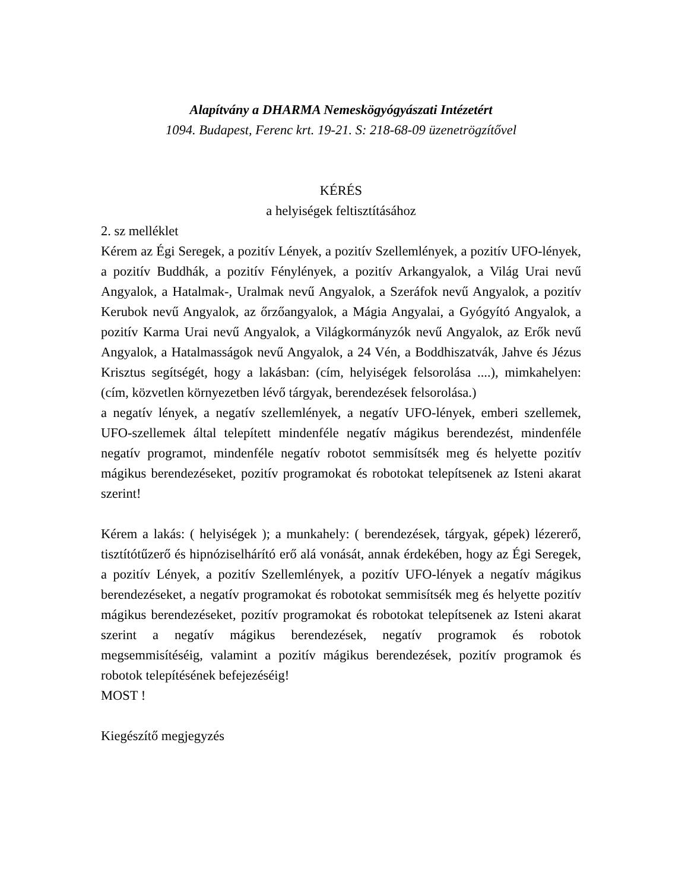Alapítvány a DHARMA Nemeskögyógyászati Intézetért
1094. Budapest, Ferenc krt. 19-21. S: 218-68-09 üzenetrögzítővel
KÉRÉS
a helyiségek feltisztításához
2. sz melléklet
Kérem az Égi Seregek, a pozitív Lények, a pozitív Szellemlények, a pozitív UFO-lények, a pozitív Buddhák, a pozitív Fénylények, a pozitív Arkangyalok, a Világ Urai nevű Angyalok, a Hatalmak-, Uralmak nevű Angyalok, a Szeráfok nevű Angyalok, a pozitív Kerubok nevű Angyalok, az őrzőangyalok, a Mágia Angyalai, a Gyógyító Angyalok, a pozitív Karma Urai nevű Angyalok, a Világkormányzók nevű Angyalok, az Erők nevű Angyalok, a Hatalmasságok nevű Angyalok, a 24 Vén, a Boddhiszatvák, Jahve és Jézus Krisztus segítségét, hogy a lakásban: (cím, helyiségek felsorolása ....), mimkahelyen: (cím, közvetlen környezetben lévő tárgyak, berendezések felsorolása.)
a negatív lények, a negatív szellemlények, a negatív UFO-lények, emberi szellemek, UFO-szellemek által telepített mindenféle negatív mágikus berendezést, mindenféle negatív programot, mindenféle negatív robotot semmisítsék meg és helyette pozitív mágikus berendezéseket, pozitív programokat és robotokat telepítsenek az Isteni akarat szerint!
Kérem a lakás: ( helyiségek ); a munkahely: ( berendezések, tárgyak, gépek) lézererő, tisztítótűzerő és hipnóziselhárító erő alá vonását, annak érdekében, hogy az Égi Seregek, a pozitív Lények, a pozitív Szellemlények, a pozitív UFO-lények a negatív mágikus berendezéseket, a negatív programokat és robotokat semmisítsék meg és helyette pozitív mágikus berendezéseket, pozitív programokat és robotokat telepítsenek az Isteni akarat szerint a negatív mágikus berendezések, negatív programok és robotok megsemmisítéséig, valamint a pozitív mágikus berendezések, pozitív programok és robotok telepítésének befejezéséig!
MOST !
Kiegészítő megjegyzés